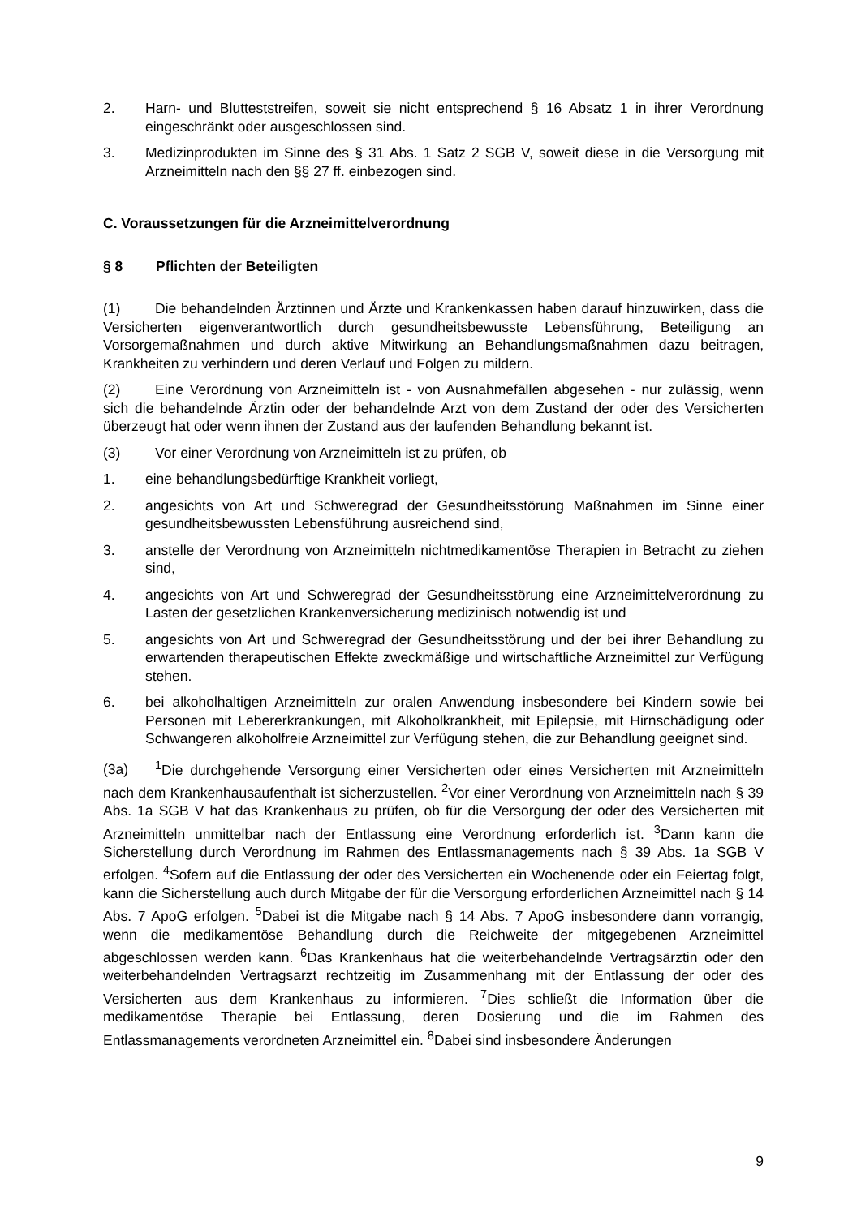2. Harn- und Blutteststreifen, soweit sie nicht entsprechend § 16 Absatz 1 in ihrer Verordnung eingeschränkt oder ausgeschlossen sind.
3. Medizinprodukten im Sinne des § 31 Abs. 1 Satz 2 SGB V, soweit diese in die Versorgung mit Arzneimitteln nach den §§ 27 ff. einbezogen sind.
C. Voraussetzungen für die Arzneimittelverordnung
§ 8 Pflichten der Beteiligten
(1) Die behandelnden Ärztinnen und Ärzte und Krankenkassen haben darauf hinzuwirken, dass die Versicherten eigenverantwortlich durch gesundheitsbewusste Lebensführung, Beteiligung an Vorsorgemaßnahmen und durch aktive Mitwirkung an Behandlungsmaßnahmen dazu beitragen, Krankheiten zu verhindern und deren Verlauf und Folgen zu mildern.
(2) Eine Verordnung von Arzneimitteln ist - von Ausnahmefällen abgesehen - nur zulässig, wenn sich die behandelnde Ärztin oder der behandelnde Arzt von dem Zustand der oder des Versicherten überzeugt hat oder wenn ihnen der Zustand aus der laufenden Behandlung bekannt ist.
(3) Vor einer Verordnung von Arzneimitteln ist zu prüfen, ob
1. eine behandlungsbedürftige Krankheit vorliegt,
2. angesichts von Art und Schweregrad der Gesundheitsstörung Maßnahmen im Sinne einer gesundheitsbewussten Lebensführung ausreichend sind,
3. anstelle der Verordnung von Arzneimitteln nichtmedikamentöse Therapien in Betracht zu ziehen sind,
4. angesichts von Art und Schweregrad der Gesundheitsstörung eine Arzneimittelverordnung zu Lasten der gesetzlichen Krankenversicherung medizinisch notwendig ist und
5. angesichts von Art und Schweregrad der Gesundheitsstörung und der bei ihrer Behandlung zu erwartenden therapeutischen Effekte zweckmäßige und wirtschaftliche Arzneimittel zur Verfügung stehen.
6. bei alkoholhaltigen Arzneimitteln zur oralen Anwendung insbesondere bei Kindern sowie bei Personen mit Lebererkrankungen, mit Alkoholkrankheit, mit Epilepsie, mit Hirnschädigung oder Schwangeren alkoholfreie Arzneimittel zur Verfügung stehen, die zur Behandlung geeignet sind.
(3a)<sup>1</sup>Die durchgehende Versorgung einer Versicherten oder eines Versicherten mit Arzneimitteln nach dem Krankenhausaufenthalt ist sicherzustellen. <sup>2</sup>Vor einer Verordnung von Arzneimitteln nach § 39 Abs. 1a SGB V hat das Krankenhaus zu prüfen, ob für die Versorgung der oder des Versicherten mit Arzneimitteln unmittelbar nach der Entlassung eine Verordnung erforderlich ist. <sup>3</sup>Dann kann die Sicherstellung durch Verordnung im Rahmen des Entlassmanagements nach § 39 Abs. 1a SGB V erfolgen. <sup>4</sup>Sofern auf die Entlassung der oder des Versicherten ein Wochenende oder ein Feiertag folgt, kann die Sicherstellung auch durch Mitgabe der für die Versorgung erforderlichen Arzneimittel nach § 14 Abs. 7 ApoG erfolgen. <sup>5</sup>Dabei ist die Mitgabe nach § 14 Abs. 7 ApoG insbesondere dann vorrangig, wenn die medikamentöse Behandlung durch die Reichweite der mitgegebenen Arzneimittel abgeschlossen werden kann. <sup>6</sup>Das Krankenhaus hat die weiterbehandelnde Vertragsärztin oder den weiterbehandelnden Vertragsarzt rechtzeitig im Zusammenhang mit der Entlassung der oder des Versicherten aus dem Krankenhaus zu informieren. <sup>7</sup>Dies schließt die Information über die medikamentöse Therapie bei Entlassung, deren Dosierung und die im Rahmen des Entlassmanagements verordneten Arzneimittel ein. <sup>8</sup>Dabei sind insbesondere Änderungen
9